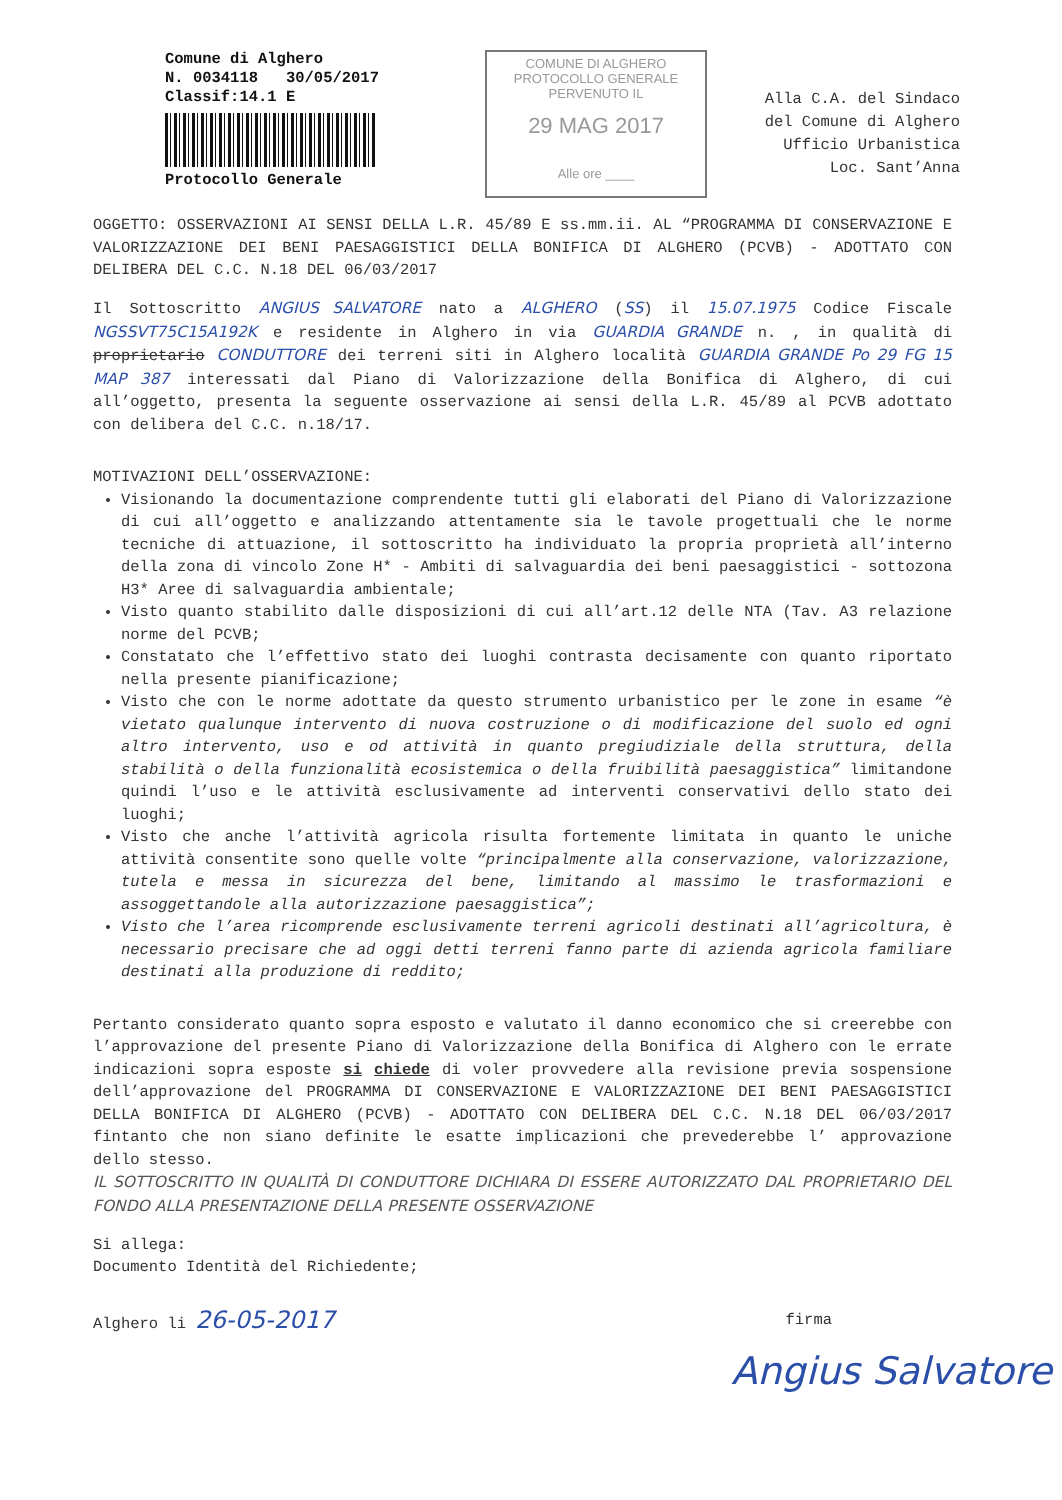Comune di Alghero
N. 0034118 30/05/2017
Classif:14.1 E
Protocollo Generale
COMUNE DI ALGHERO
PROTOCOLLO GENERALE
PERVENUTO IL
29 MAG 2017
Alle ore ____
Alla C.A. del Sindaco
del Comune di Alghero
Ufficio Urbanistica
Loc. Sant’Anna
OGGETTO: OSSERVAZIONI AI SENSI DELLA L.R. 45/89 E ss.mm.ii. AL “PROGRAMMA DI CONSERVAZIONE E VALORIZZAZIONE DEI BENI PAESAGGISTICI DELLA BONIFICA DI ALGHERO (PCVB) - ADOTTATO CON DELIBERA DEL C.C. N.18 DEL 06/03/2017
Il Sottoscritto ANGIUS SALVATORE nato a ALGHERO (SS) il 15.07.1975 Codice Fiscale NGSSVT75C15A192K e residente in Alghero in via GUARDIA GRANDE n. , in qualità di proprietario CONDUTTORE dei terreni siti in Alghero località GUARDIA GRANDE Po 29 FG 15 MAP 387 interessati dal Piano di Valorizzazione della Bonifica di Alghero, di cui all’oggetto, presenta la seguente osservazione ai sensi della L.R. 45/89 al PCVB adottato con delibera del C.C. n.18/17.
MOTIVAZIONI DELL’OSSERVAZIONE:
Visionando la documentazione comprendente tutti gli elaborati del Piano di Valorizzazione di cui all’oggetto e analizzando attentamente sia le tavole progettuali che le norme tecniche di attuazione, il sottoscritto ha individuato la propria proprietà all’interno della zona di vincolo Zone H* - Ambiti di salvaguardia dei beni paesaggistici - sottozona H3* Aree di salvaguardia ambientale;
Visto quanto stabilito dalle disposizioni di cui all’art.12 delle NTA (Tav. A3 relazione norme del PCVB;
Constatato che l’effettivo stato dei luoghi contrasta decisamente con quanto riportato nella presente pianificazione;
Visto che con le norme adottate da questo strumento urbanistico per le zone in esame “è vietato qualunque intervento di nuova costruzione o di modificazione del suolo ed ogni altro intervento, uso e od attività in quanto pregiudiziale della struttura, della stabilità o della funzionalità ecosistemica o della fruibilità paesaggistica” limitandone quindi l’uso e le attività esclusivamente ad interventi conservativi dello stato dei luoghi;
Visto che anche l’attività agricola risulta fortemente limitata in quanto le uniche attività consentite sono quelle volte “principalmente alla conservazione, valorizzazione, tutela e messa in sicurezza del bene, limitando al massimo le trasformazioni e assoggettandole alla autorizzazione paesaggistica”;
Visto che l’area ricomprende esclusivamente terreni agricoli destinati all’agricoltura, è necessario precisare che ad oggi detti terreni fanno parte di azienda agricola familiare destinati alla produzione di reddito;
Pertanto considerato quanto sopra esposto e valutato il danno economico che si creerebbe con l’approvazione del presente Piano di Valorizzazione della Bonifica di Alghero con le errate indicazioni sopra esposte si chiede di voler provvedere alla revisione previa sospensione dell’approvazione del PROGRAMMA DI CONSERVAZIONE E VALORIZZAZIONE DEI BENI PAESAGGISTICI DELLA BONIFICA DI ALGHERO (PCVB) - ADOTTATO CON DELIBERA DEL C.C. N.18 DEL 06/03/2017 fintanto che non siano definite le esatte implicazioni che prevederebbe l’ approvazione dello stesso.
IL SOTTOSCRITTO IN QUALITÀ DI CONDUTTORE DICHIARA DI ESSERE AUTORIZZATO DAL PROPRIETARIO DEL FONDO ALLA PRESENTAZIONE DELLA PRESENTE OSSERVAZIONE
Si allega:
Documento Identità del Richiedente;
Alghero li 26-05-2017 firma
Angius Salvatore